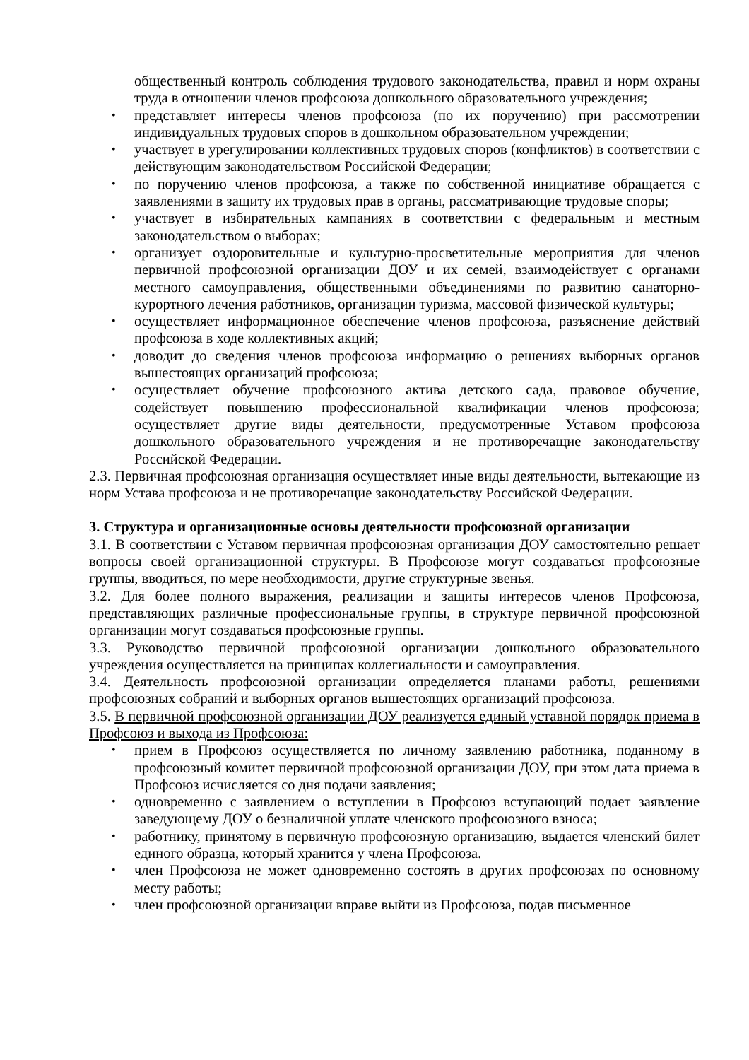общественный контроль соблюдения трудового законодательства, правил и норм охраны труда в отношении членов профсоюза дошкольного образовательного учреждения;
представляет интересы членов профсоюза (по их поручению) при рассмотрении индивидуальных трудовых споров в дошкольном образовательном учреждении;
участвует в урегулировании коллективных трудовых споров (конфликтов) в соответствии с действующим законодательством Российской Федерации;
по поручению членов профсоюза, а также по собственной инициативе обращается с заявлениями в защиту их трудовых прав в органы, рассматривающие трудовые споры;
участвует в избирательных кампаниях в соответствии с федеральным и местным законодательством о выборах;
организует оздоровительные и культурно-просветительные мероприятия для членов первичной профсоюзной организации ДОУ и их семей, взаимодействует с органами местного самоуправления, общественными объединениями по развитию санаторно-курортного лечения работников, организации туризма, массовой физической культуры;
осуществляет информационное обеспечение членов профсоюза, разъяснение действий профсоюза в ходе коллективных акций;
доводит до сведения членов профсоюза информацию о решениях выборных органов вышестоящих организаций профсоюза;
осуществляет обучение профсоюзного актива детского сада, правовое обучение, содействует повышению профессиональной квалификации членов профсоюза; осуществляет другие виды деятельности, предусмотренные Уставом профсоюза дошкольного образовательного учреждения и не противоречащие законодательству Российской Федерации.
2.3. Первичная профсоюзная организация осуществляет иные виды деятельности, вытекающие из норм Устава профсоюза и не противоречащие законодательству Российской Федерации.
3. Структура и организационные основы деятельности профсоюзной организации
3.1. В соответствии с Уставом первичная профсоюзная организация ДОУ самостоятельно решает вопросы своей организационной структуры. В Профсоюзе могут создаваться профсоюзные группы, вводиться, по мере необходимости, другие структурные звенья.
3.2. Для более полного выражения, реализации и защиты интересов членов Профсоюза, представляющих различные профессиональные группы, в структуре первичной профсоюзной организации могут создаваться профсоюзные группы.
3.3. Руководство первичной профсоюзной организации дошкольного образовательного учреждения осуществляется на принципах коллегиальности и самоуправления.
3.4. Деятельность профсоюзной организации определяется планами работы, решениями профсоюзных собраний и выборных органов вышестоящих организаций профсоюза.
3.5. В первичной профсоюзной организации ДОУ реализуется единый уставной порядок приема в Профсоюз и выхода из Профсоюза:
прием в Профсоюз осуществляется по личному заявлению работника, поданному в профсоюзный комитет первичной профсоюзной организации ДОУ, при этом дата приема в Профсоюз исчисляется со дня подачи заявления;
одновременно с заявлением о вступлении в Профсоюз вступающий подает заявление заведующему ДОУ о безналичной уплате членского профсоюзного взноса;
работнику, принятому в первичную профсоюзную организацию, выдается членский билет единого образца, который хранится у члена Профсоюза.
член Профсоюза не может одновременно состоять в других профсоюзах по основному месту работы;
член профсоюзной организации вправе выйти из Профсоюза, подав письменное